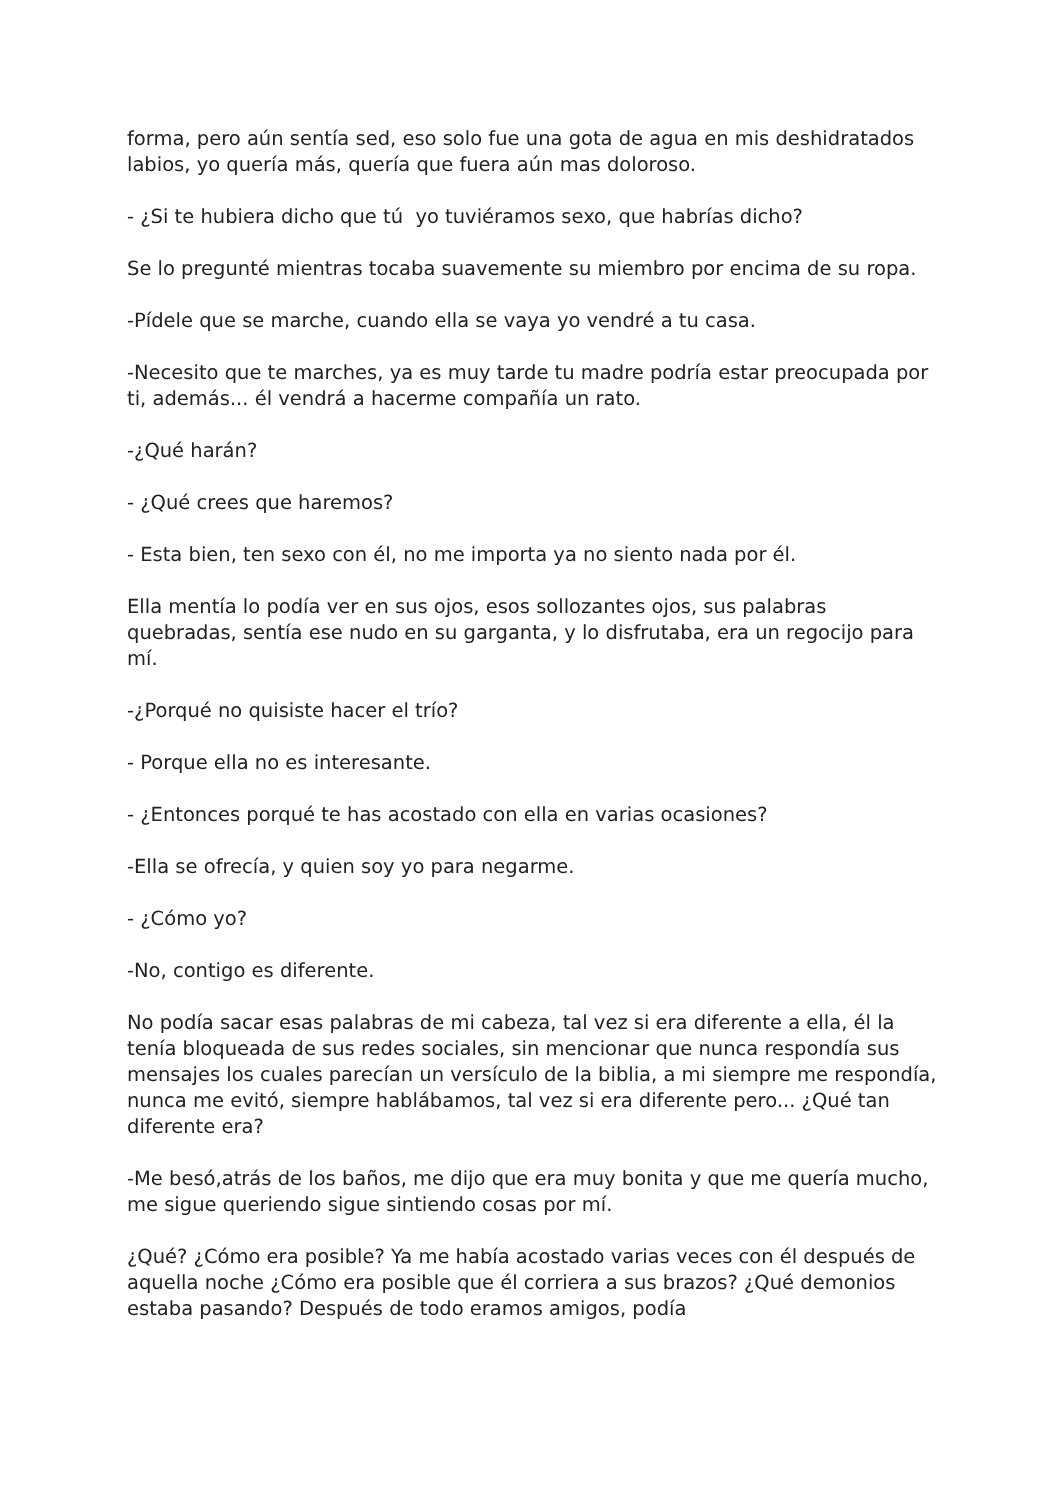forma, pero aún sentía sed, eso solo fue una gota de agua en mis deshidratados labios, yo quería más, quería que fuera aún mas doloroso.
- ¿Si te hubiera dicho que tú yo tuviéramos sexo, que habrías dicho?
Se lo pregunté mientras tocaba suavemente su miembro por encima de su ropa.
-Pídele que se marche, cuando ella se vaya yo vendré a tu casa.
-Necesito que te marches, ya es muy tarde tu madre podría estar preocupada por ti, además... él vendrá a hacerme compañía un rato.
-¿Qué harán?
- ¿Qué crees que haremos?
- Esta bien, ten sexo con él, no me importa ya no siento nada por él.
Ella mentía lo podía ver en sus ojos, esos sollozantes ojos, sus palabras quebradas, sentía ese nudo en su garganta, y lo disfrutaba, era un regocijo para mí.
-¿Porqué no quisiste hacer el trío?
- Porque ella no es interesante.
- ¿Entonces porqué te has acostado con ella en varias ocasiones?
-Ella se ofrecía, y quien soy yo para negarme.
- ¿Cómo yo?
-No, contigo es diferente.
No podía sacar esas palabras de mi cabeza, tal vez si era diferente a ella, él la tenía bloqueada de sus redes sociales, sin mencionar que nunca respondía sus mensajes los cuales parecían un versículo de la biblia, a mi siempre me respondía, nunca me evitó, siempre hablábamos, tal vez si era diferente pero... ¿Qué tan diferente era?
-Me besó,atrás de los baños, me dijo que era muy bonita y que me quería mucho, me sigue queriendo sigue sintiendo cosas por mí.
¿Qué? ¿Cómo era posible? Ya me había acostado varias veces con él después de aquella noche ¿Cómo era posible que él corriera a sus brazos? ¿Qué demonios estaba pasando? Después de todo eramos amigos, podía